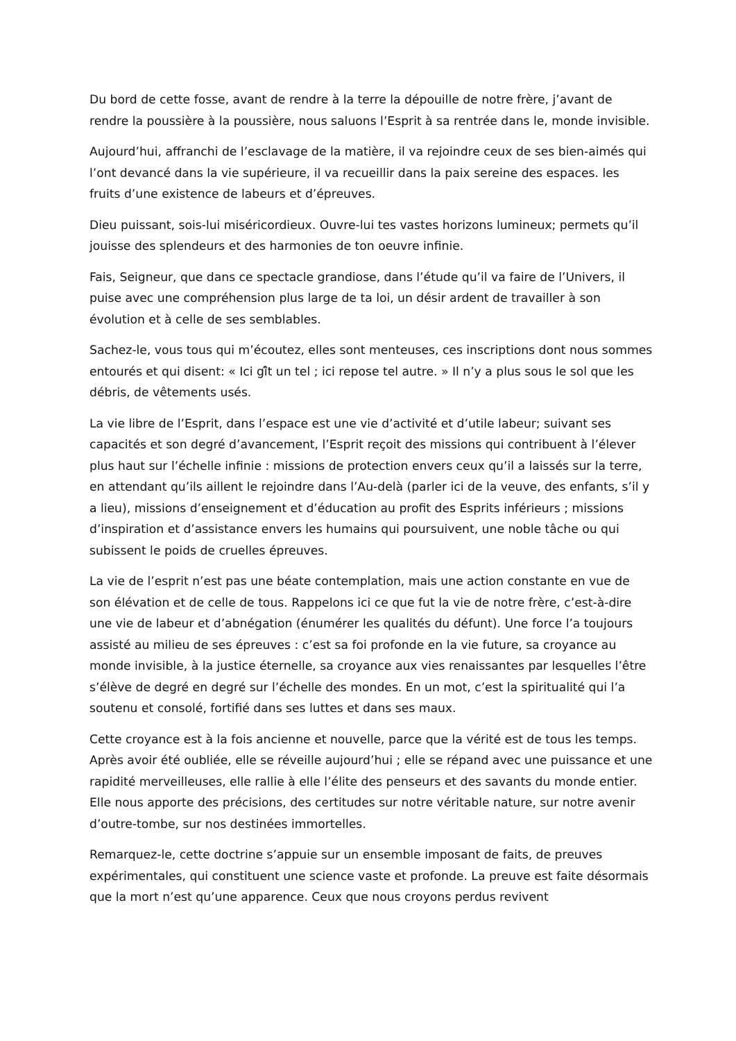Du bord de cette fosse, avant de rendre à la terre la dépouille de notre frère, j’avant de rendre la poussière à la poussière, nous saluons l’Esprit à sa rentrée dans le, monde invisible.
Aujourd’hui, affranchi de l’esclavage de la matière, il va rejoindre ceux de ses bien-aimés qui l’ont devancé dans la vie supérieure, il va recueillir dans la paix sereine des espaces. les fruits d’une existence de labeurs et d’épreuves.
Dieu puissant, sois-lui miséricordieux. Ouvre-lui tes vastes horizons lumineux; permets qu’il jouisse des splendeurs et des harmonies de ton oeuvre infinie.
Fais, Seigneur, que dans ce spectacle grandiose, dans l’étude qu’il va faire de l’Univers, il puise avec une compréhension plus large de ta loi, un désir ardent de travailler à son évolution et à celle de ses semblables.
Sachez-le, vous tous qui m’écoutez, elles sont menteuses, ces inscriptions dont nous sommes entourés et qui disent: « Ici gî̂t un tel ; ici repose tel autre. » Il n’y a plus sous le sol que les débris, de vêtements usés.
La vie libre de l’Esprit, dans l’espace est une vie d’activité et d’utile labeur; suivant ses capacités et son degré d’avancement, l’Esprit reçoit des missions qui contribuent à l’élever plus haut sur l’échelle infinie : missions de protection envers ceux qu’il a laissés sur la terre, en attendant qu’ils aillent le rejoindre dans l’Au-delà (parler ici de la veuve, des enfants, s’il y a lieu), missions d’enseignement et d’éducation au profit des Esprits inférieurs ; missions d’inspiration et d’assistance envers les humains qui poursuivent, une noble tâche ou qui subissent le poids de cruelles épreuves.
La vie de l’esprit n’est pas une béate contemplation, mais une action constante en vue de son élévation et de celle de tous. Rappelons ici ce que fut la vie de notre frère, c’est-à-dire une vie de labeur et d’abnégation (énumérer les qualités du défunt). Une force l’a toujours assisté au milieu de ses épreuves : c’est sa foi profonde en la vie future, sa croyance au monde invisible, à la justice éternelle, sa croyance aux vies renaissantes par lesquelles l’être s’élève de degré en degré sur l’échelle des mondes. En un mot, c’est la spiritualité qui l’a soutenu et consolé, fortifié dans ses luttes et dans ses maux.
Cette croyance est à la fois ancienne et nouvelle, parce que la vérité est de tous les temps. Après avoir été oubliée, elle se réveille aujourd’hui ; elle se répand avec une puissance et une rapidité merveilleuses, elle rallie à elle l’élite des penseurs et des savants du monde entier. Elle nous apporte des précisions, des certitudes sur notre véritable nature, sur notre avenir d’outre-tombe, sur nos destinées immortelles.
Remarquez-le, cette doctrine s’appuie sur un ensemble imposant de faits, de preuves expérimentales, qui constituent une science vaste et profonde. La preuve est faite désormais que la mort n’est qu’une apparence. Ceux que nous croyons perdus revivent